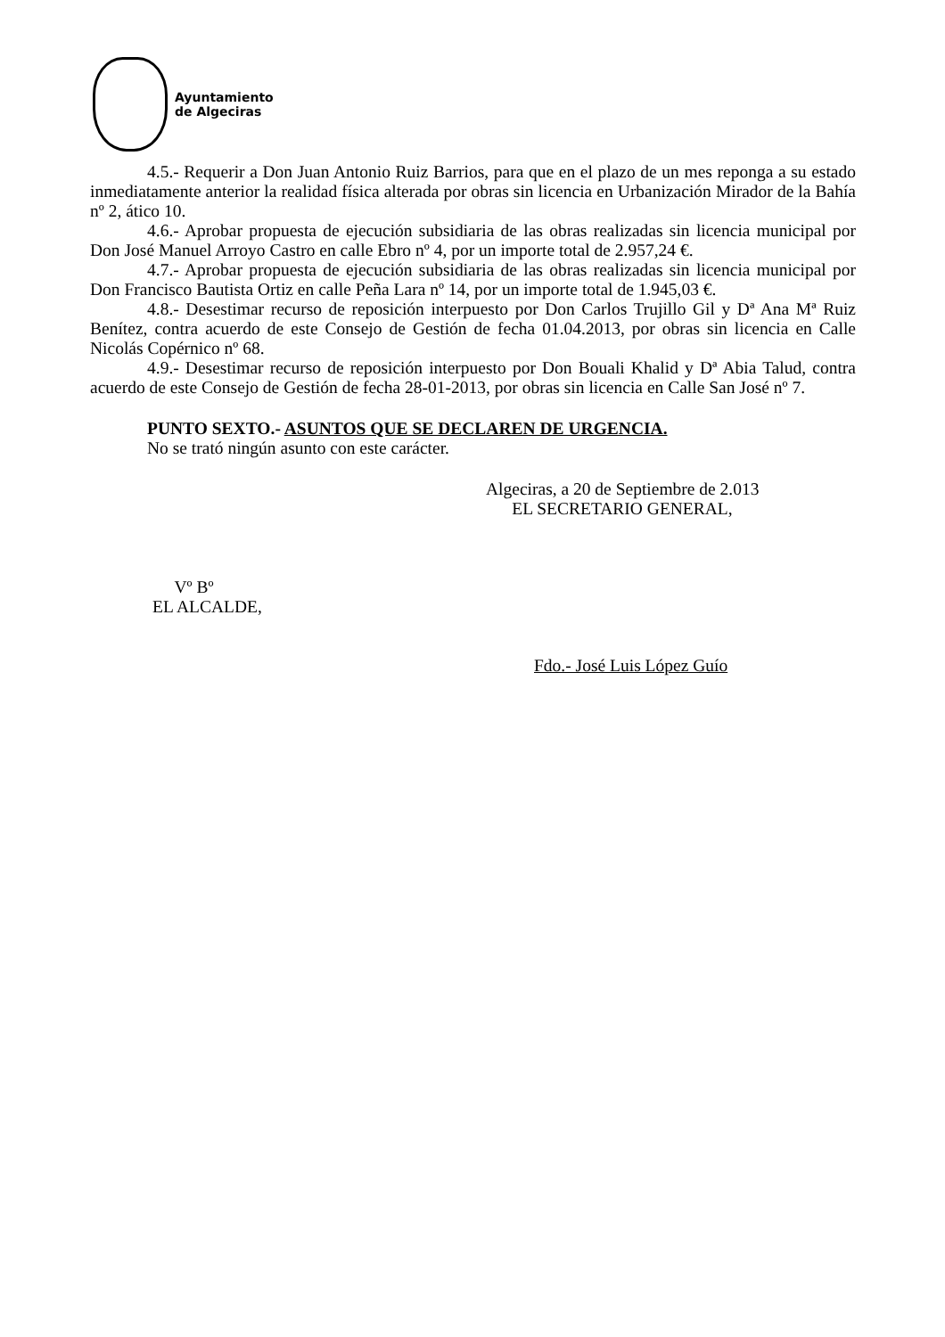Ayuntamiento
de Algeciras
4.5.- Requerir a Don Juan Antonio Ruiz Barrios, para que en el plazo de un mes reponga a su estado inmediatamente anterior la realidad física alterada por obras sin licencia en Urbanización Mirador de la Bahía nº 2, ático 10.
4.6.- Aprobar propuesta de ejecución subsidiaria de las obras realizadas sin licencia municipal por Don José Manuel Arroyo Castro en calle Ebro nº 4, por un importe total de 2.957,24 €.
4.7.- Aprobar propuesta de ejecución subsidiaria de las obras realizadas sin licencia municipal por Don Francisco Bautista Ortiz en calle Peña Lara nº 14, por un importe total de 1.945,03 €.
4.8.- Desestimar recurso de reposición interpuesto por Don Carlos Trujillo Gil y Dª Ana Mª Ruiz Benítez, contra acuerdo de este Consejo de Gestión de fecha 01.04.2013, por obras sin licencia en Calle Nicolás Copérnico nº 68.
4.9.- Desestimar recurso de reposición interpuesto por Don Bouali Khalid y Dª Abia Talud, contra acuerdo de este Consejo de Gestión de fecha 28-01-2013, por obras sin licencia en Calle San José nº 7.
PUNTO SEXTO.- ASUNTOS QUE SE DECLAREN DE URGENCIA.
No se trató ningún asunto con este carácter.
Algeciras, a 20 de Septiembre de 2.013
EL SECRETARIO GENERAL,
Vº Bº
EL ALCALDE,
Fdo.- José Luis López Guío